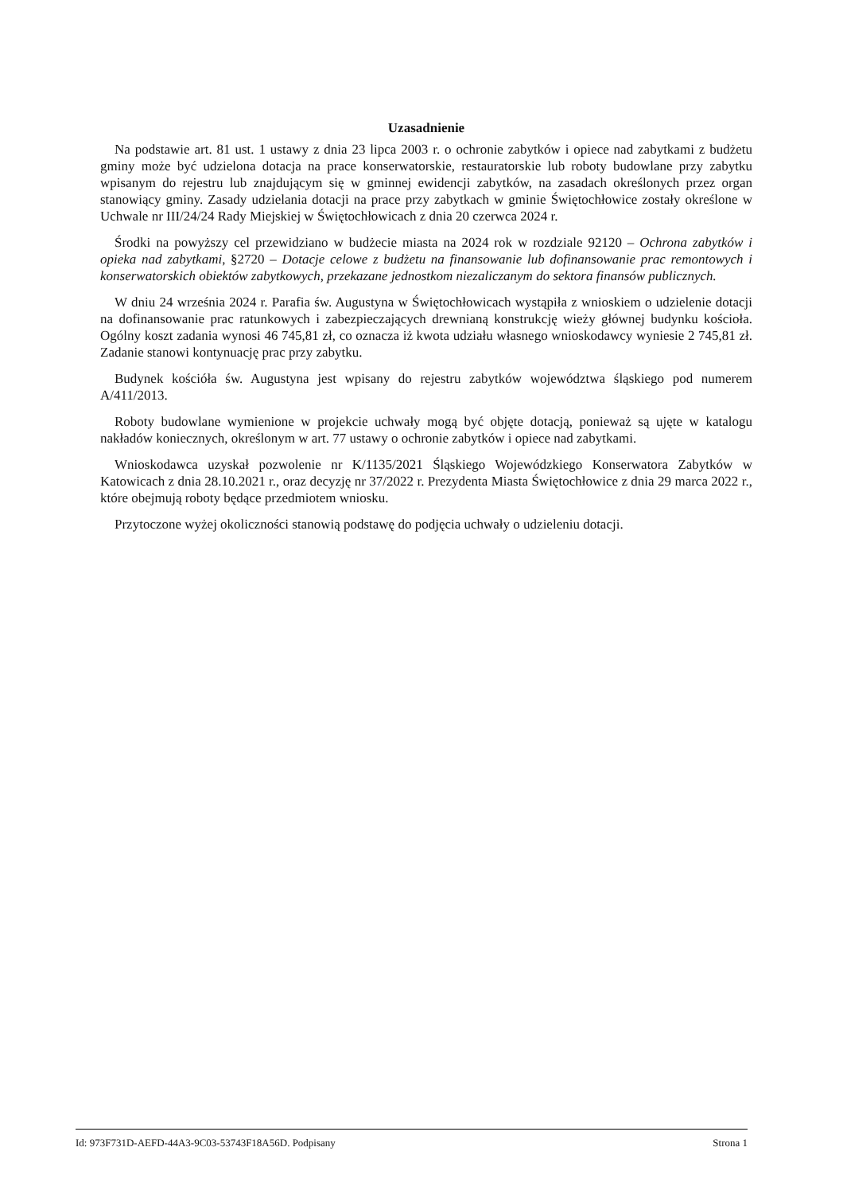Uzasadnienie
Na podstawie art. 81 ust. 1 ustawy z dnia 23 lipca 2003 r. o ochronie zabytków i opiece nad zabytkami z budżetu gminy może być udzielona dotacja na prace konserwatorskie, restauratorskie lub roboty budowlane przy zabytku wpisanym do rejestru lub znajdującym się w gminnej ewidencji zabytków, na zasadach określonych przez organ stanowiący gminy. Zasady udzielania dotacji na prace przy zabytkach w gminie Świętochłowice zostały określone w Uchwale nr III/24/24 Rady Miejskiej w Świętochłowicach z dnia 20 czerwca 2024 r.
Środki na powyższy cel przewidziano w budżecie miasta na 2024 rok w rozdziale 92120 – Ochrona zabytków i opieka nad zabytkami, §2720 – Dotacje celowe z budżetu na finansowanie lub dofinansowanie prac remontowych i konserwatorskich obiektów zabytkowych, przekazane jednostkom niezaliczanym do sektora finansów publicznych.
W dniu 24 września 2024 r. Parafia św. Augustyna w Świętochłowicach wystąpiła z wnioskiem o udzielenie dotacji na dofinansowanie prac ratunkowych i zabezpieczających drewnianą konstrukcję wieży głównej budynku kościoła. Ogólny koszt zadania wynosi 46 745,81 zł, co oznacza iż kwota udziału własnego wnioskodawcy wyniesie 2 745,81 zł. Zadanie stanowi kontynuację prac przy zabytku.
Budynek kościóła św. Augustyna jest wpisany do rejestru zabytków województwa śląskiego pod numerem A/411/2013.
Roboty budowlane wymienione w projekcie uchwały mogą być objęte dotacją, ponieważ są ujęte w katalogu nakładów koniecznych, określonym w art. 77 ustawy o ochronie zabytków i opiece nad zabytkami.
Wnioskodawca uzyskał pozwolenie nr K/1135/2021 Śląskiego Wojewódzkiego Konserwatora Zabytków w Katowicach z dnia 28.10.2021 r., oraz decyzję nr 37/2022 r. Prezydenta Miasta Świętochłowice z dnia 29 marca 2022 r., które obejmują roboty będące przedmiotem wniosku.
Przytoczone wyżej okoliczności stanowią podstawę do podjęcia uchwały o udzieleniu dotacji.
Id: 973F731D-AEFD-44A3-9C03-53743F18A56D. Podpisany Strona 1